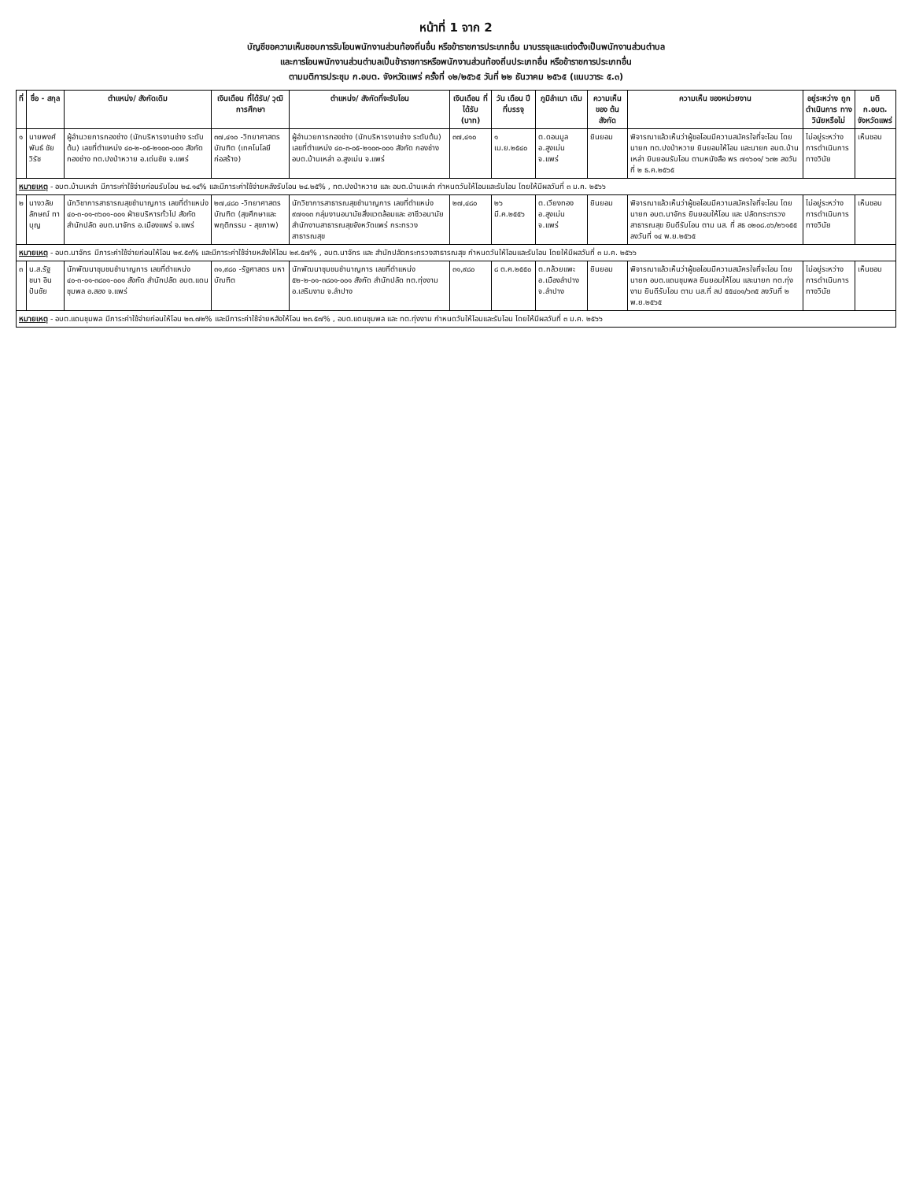หน้าที่ 1 จาก 2
บัญชีขอความเห็นชอบการรับโอนพนักงานส่วนท้องถิ่นอื่น หรือข้าราชการประเภทอื่น มาบรรจุและแต่งตั้งเป็นพนักงานส่วนตำบล
และการโอนพนักงานส่วนตำบลเป็นข้าราชการหรือพนักงานส่วนท้องถิ่นประเภทอื่น หรือข้าราชการประเภทอื่น
ตามมติการประชุม ก.อบต. จังหวัดแพร่ ครั้งที่ ๑๒/๒๕๖๕ วันที่ ๒๒ ธันวาคม ๒๕๖๕ (แนบวาระ ๕.๓)
| ที่ | ชื่อ - สกุล | ตำแหน่ง/ สังกัดเดิม | เงินเดือน ที่ได้รับ/ วุฒิการศึกษา | ตำแหน่ง/ สังกัดที่จะรับโอน | เงินเดือน ที่ได้รับ (บาท) | วัน เดือน ปี ที่บรรจุ | ภูมิลำเนา เดิม | ความเห็น ของ ต้นสังกัด | ความเห็น ของหน่วยงาน | อยู่ระหว่าง ถูกดำเนินการ ทางวินัยหรือไม่ | มติ ก.อบต. จังหวัดแพร่ |
| --- | --- | --- | --- | --- | --- | --- | --- | --- | --- | --- | --- |
| ๑ | นายพงศ์พันธ์ ชัยวิรัช | ผู้อำนวยการกองช่าง (นักบริหารงานช่าง ระดับต้น) เลขที่ตำแหน่ง ๔๐-๒-๐๕-๒๑๐๓-๐๐๑ สังกัด กองช่าง ทต.ปงป่าหวาย อ.เด่นชัย จ.แพร่ | ๓๗,๔๑๐ -วิทยาศาสตร บัณฑิต (เทคโนโลยี ก่อสร้าง) | ผู้อำนวยการกองช่าง (นักบริหารงานช่าง ระดับต้น) เลขที่ตำแหน่ง ๔๐-๓-๐๕-๒๑๐๓-๐๐๑ สังกัด กองช่าง อบต.บ้านเหล่า อ.สูงเม่น จ.แพร่ | ๓๗,๔๑๐ | ๑ เม.ย.๒๕๔๐ | ต.ดอนมูล อ.สูงเม่น จ.แพร่ | ยินยอม | พิจารณาแล้วเห็นว่าผู้ขอโอนมีความสมัครใจที่จะโอน โดยนายก ทต.ปงป่าหวาย ยินยอมให้โอน และนายก อบต.บ้านเหล่า ยินยอมรับโอน ตามหนังสือ พร ๗๑๖๐๑/ ๖๓๒ ลงวันที่ ๒ ธ.ค.๒๕๖๕ | ไม่อยู่ระหว่าง การดำเนินการ ทางวินัย | เห็นชอบ |
| หมายเหตุ - อบต.บ้านเหล่า มีภาระค่าใช้จ่ายก่อนรับโอน ๒๔.๑๔% และมีภาระค่าใช้จ่ายหลังรับโอน ๒๔.๒๕% , ทต.ปงป่าหวาย และ อบต.บ้านเหล่า กำหนดวันให้โอนและรับโอน โดยให้มีผลวันที่ ๓ ม.ค. ๒๕๖๖ | | | | | | | | | | | |
| ๒ | นางวลัยลักษณ์ ทาบุญ | นักวิชาการสาธารณสุขชำนาญการ เลขที่ตำแหน่ง ๔๐-๓-๐๑-๓๖๐๑-๐๐๑ ฝ่ายบริหารทั่วไป สังกัด สำนักปลัด อบต.นาจักร อ.เมืองแพร่ จ.แพร่ | ๒๗,๔๘๐ -วิทยาศาสตร บัณฑิต (สุขศึกษาและ พฤติกรรม - สุขภาพ) | นักวิชาการสาธารณสุขชำนาญการ เลขที่ตำแหน่ง ๙๗๑๑๓ กลุ่มงานอนามัยสิ่งแวดล้อมและ อาชีวอนามัย สำนักงานสาธารณสุขจังหวัดแพร่ กระทรวงสาธารณสุข | ๒๗,๔๘๐ | ๒๖ มี.ค.๒๕๕๖ | ต.เวียงทอง อ.สูงเม่น จ.แพร่ | ยินยอม | พิจารณาแล้วเห็นว่าผู้ขอโอนมีความสมัครใจที่จะโอน โดยนายก อบต.นาจักร ยินยอมให้โอน และ ปลัดกระทรวงสาธารณสุข ยินดีรับโอน ตาม นส. ที่ สธ ๐๒๐๘.๐๖/๒๖๑๕๕ ลงวันที่ ๑๔ พ.ย.๒๕๖๕ | ไม่อยู่ระหว่าง การดำเนินการ ทางวินัย | เห็นชอบ |
| หมายเหตุ - อบต.นาจักร มีภาระค่าใช้จ่ายก่อนให้โอน ๒๙.๕๓% และมีภาระค่าใช้จ่ายหลังให้โอน ๒๙.๕๗% , อบต.นาจักร และ สำนักปลัดกระทรวงสาธารณสุข กำหนดวันให้โอนและรับโอน โดยให้มีผลวันที่ ๓ ม.ค. ๒๕๖๖ | | | | | | | | | | | |
| ๓ | น.ส.รัฐชนา อินปันชัย | นักพัฒนาชุมชนชำนาญการ เลขที่ตำแหน่ง ๔๐-๓-๐๑-๓๘๐๑-๐๐๑ สังกัด สำนักปลัด อบต.แดนชุมพล อ.สอง จ.แพร่ | ๓๑,๙๘๐ -รัฐศาสตร มหาบัณฑิต | นักพัฒนาชุมชนชำนาญการ เลขที่ตำแหน่ง ๕๒-๒-๐๑-๓๘๐๑-๐๐๑ สังกัด สำนักปลัด ทต.ทุ่งงาม อ.เสริมงาม จ.ลำปาง | ๓๑,๙๘๐ | ๘ ต.ค.๒๕๕๐ | ต.กล้วยแพะ อ.เมืองลำปาง จ.ลำปาง | ยินยอม | พิจารณาแล้วเห็นว่าผู้ขอโอนมีความสมัครใจที่จะโอน โดยนายก อบต.แดนชุมพล ยินยอมให้โอน และนายก ทต.ทุ่งงาม ยินดีรับโอน ตาม นส.ที่ ลป ๕๕๔๐๑/๖๓๕ ลงวันที่ ๒ พ.ย.๒๕๖๕ | ไม่อยู่ระหว่าง การดำเนินการ ทางวินัย | เห็นชอบ |
| หมายเหตุ - อบต.แดนชุมพล มีภาระค่าใช้จ่ายก่อนให้โอน ๒๓.๗๒% และมีภาระค่าใช้จ่ายหลังให้โอน ๒๓.๕๗% , อบต.แดนชุมพล และ ทต.ทุ่งงาม กำหนดวันให้โอนและรับโอน โดยให้มีผลวันที่ ๓ ม.ค. ๒๕๖๖ | | | | | | | | | | | |